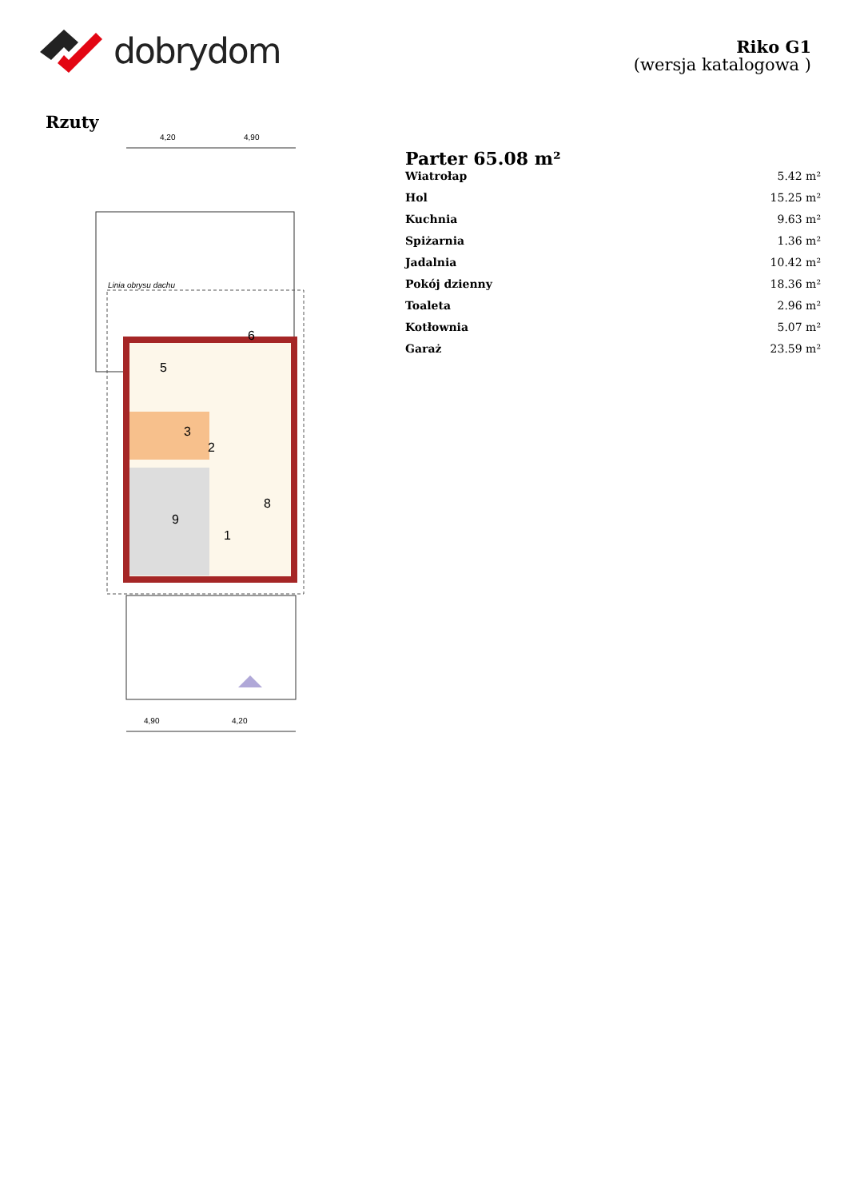dobrydom
Riko G1
(wersja katalogowa )
Rzuty
4,20
4,90
Linia obrysu dachu
2
3
5
6
8
9
1
4,90
4,20
Parter 65.08 m²
| Wiatrołap | 5.42 m² |
| Hol | 15.25 m² |
| Kuchnia | 9.63 m² |
| Spiżarnia | 1.36 m² |
| Jadalnia | 10.42 m² |
| Pokój dzienny | 18.36 m² |
| Toaleta | 2.96 m² |
| Kotłownia | 5.07 m² |
| Garaż | 23.59 m² |